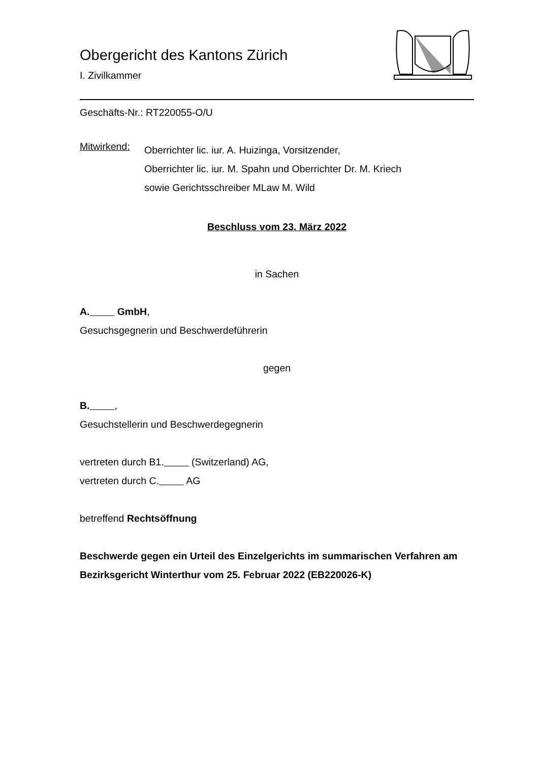Obergericht des Kantons Zürich
I. Zivilkammer
Geschäfts-Nr.: RT220055-O/U
Mitwirkend:
Oberrichter lic. iur. A. Huizinga, Vorsitzender,
Oberrichter lic. iur. M. Spahn und Oberrichter Dr. M. Kriech
sowie Gerichtsschreiber MLaw M. Wild
Beschluss vom 23. März 2022
in Sachen
A. GmbH,
Gesuchsgegnerin und Beschwerdeführerin
gegen
B. ,
Gesuchstellerin und Beschwerdegegnerin
vertreten durch B1. (Switzerland) AG,
vertreten durch C. AG
betreffend Rechtsöffnung
Beschwerde gegen ein Urteil des Einzelgerichts im summarischen Verfahren am Bezirksgericht Winterthur vom 25. Februar 2022 (EB220026-K)